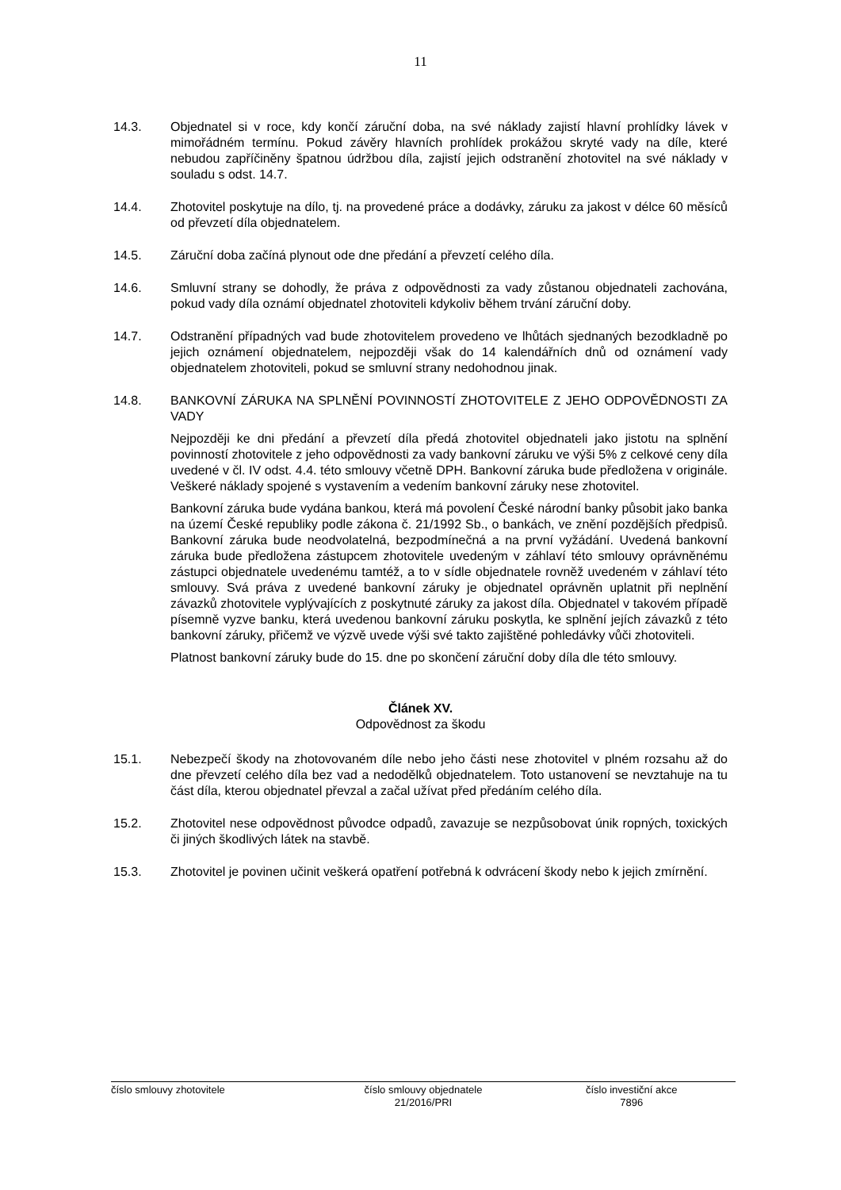11
14.3. Objednatel si v roce, kdy končí záruční doba, na své náklady zajistí hlavní prohlídky lávek v mimořádném termínu. Pokud závěry hlavních prohlídek prokážou skryté vady na díle, které nebudou zapříčiněny špatnou údržbou díla, zajistí jejich odstranění zhotovitel na své náklady v souladu s odst. 14.7.
14.4. Zhotovitel poskytuje na dílo, tj. na provedené práce a dodávky, záruku za jakost v délce 60 měsíců od převzetí díla objednatelem.
14.5. Záruční doba začíná plynout ode dne předání a převzetí celého díla.
14.6. Smluvní strany se dohodly, že práva z odpovědnosti za vady zůstanou objednateli zachována, pokud vady díla oznámí objednatel zhotoviteli kdykoliv během trvání záruční doby.
14.7. Odstranění případných vad bude zhotovitelem provedeno ve lhůtách sjednaných bezodkladně po jejich oznámení objednatelem, nejpozději však do 14 kalendářních dnů od oznámení vady objednatelem zhotoviteli, pokud se smluvní strany nedohodnou jinak.
14.8. BANKOVNÍ ZÁRUKA NA SPLNĚNÍ POVINNOSTÍ ZHOTOVITELE Z JEHO ODPOVĚDNOSTI ZA VADY
Nejpozději ke dni předání a převzetí díla předá zhotovitel objednateli jako jistotu na splnění povinností zhotovitele z jeho odpovědnosti za vady bankovní záruku ve výši 5% z celkové ceny díla uvedené v čl. IV odst. 4.4. této smlouvy včetně DPH. Bankovní záruka bude předložena v originále. Veškeré náklady spojené s vystavením a vedením bankovní záruky nese zhotovitel.
Bankovní záruka bude vydána bankou, která má povolení České národní banky působit jako banka na území České republiky podle zákona č. 21/1992 Sb., o bankách, ve znění pozdějších předpisů. Bankovní záruka bude neodvolatelná, bezpodmínečná a na první vyžádání. Uvedená bankovní záruka bude předložena zástupcem zhotovitele uvedeným v záhlaví této smlouvy oprávněnému zástupci objednatele uvedenému tamtéž, a to v sídle objednatele rovněž uvedeném v záhlaví této smlouvy. Svá práva z uvedené bankovní záruky je objednatel oprávněn uplatnit při neplnění závazků zhotovitele vyplývajících z poskytnuté záruky za jakost díla. Objednatel v takovém případě písemně vyzve banku, která uvedenou bankovní záruku poskytla, ke splnění jejích závazků z této bankovní záruky, přičemž ve výzvě uvede výši své takto zajištěné pohledávky vůči zhotoviteli.
Platnost bankovní záruky bude do 15. dne po skončení záruční doby díla dle této smlouvy.
Článek XV.
Odpovědnost za škodu
15.1. Nebezpečí škody na zhotovovaném díle nebo jeho části nese zhotovitel v plném rozsahu až do dne převzetí celého díla bez vad a nedodělků objednatelem. Toto ustanovení se nevztahuje na tu část díla, kterou objednatel převzal a začal užívat před předáním celého díla.
15.2. Zhotovitel nese odpovědnost původce odpadů, zavazuje se nezpůsobovat únik ropných, toxických či jiných škodlivých látek na stavbě.
15.3. Zhotovitel je povinen učinit veškerá opatření potřebná k odvrácení škody nebo k jejich zmírnění.
číslo smlouvy zhotovitele číslo smlouvy objednatele
21/2016/PRI
číslo investiční akce
7896